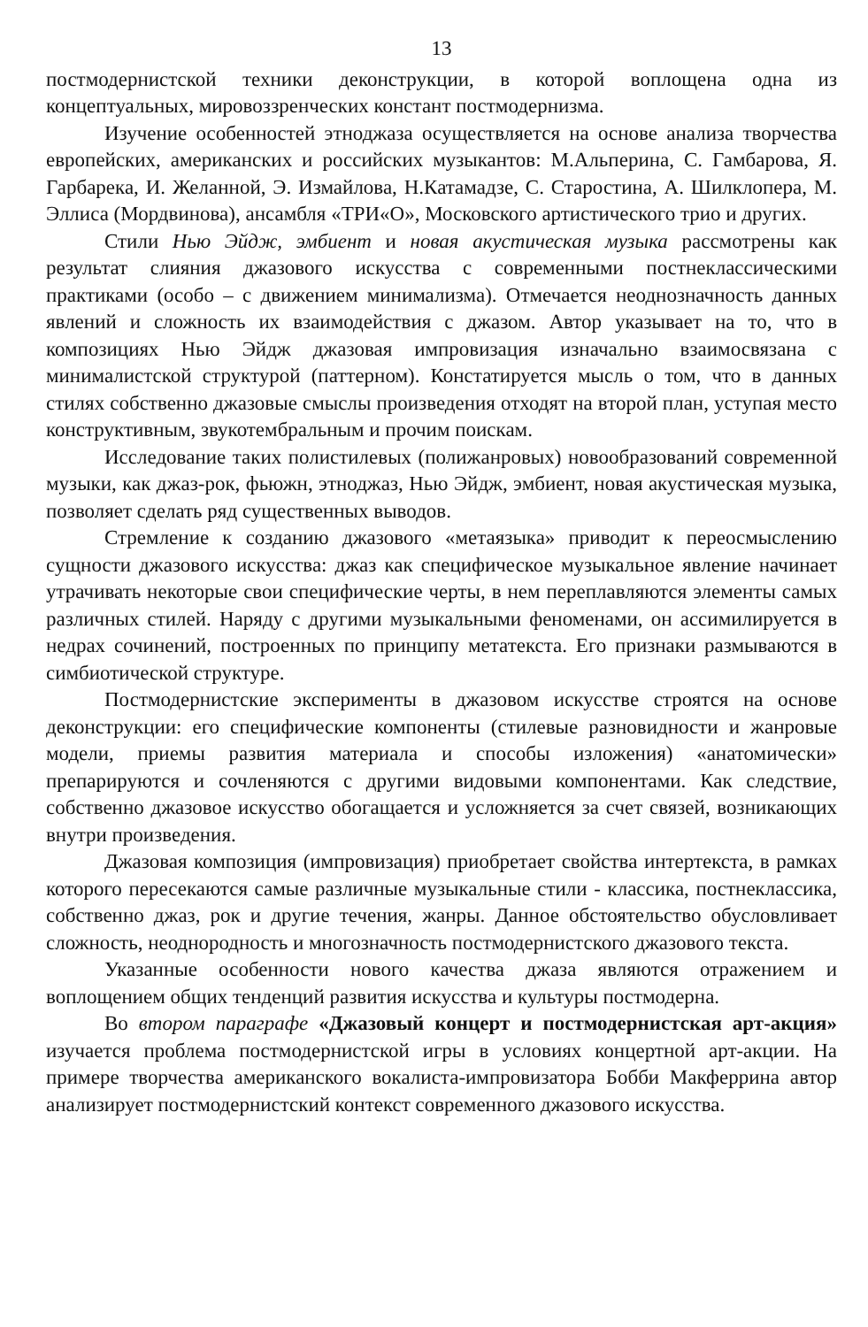13
постмодернистской техники деконструкции, в которой воплощена одна из концептуальных, мировоззренческих констант постмодернизма.
Изучение особенностей этноджаза осуществляется на основе анализа творчества европейских, американских и российских музыкантов: М.Альперина, С. Гамбарова, Я. Гарбарека, И. Желанной, Э. Измайлова, Н.Катамадзе, С. Старостина, А. Шилклопера, М. Эллиса (Мордвинова), ансамбля «ТРИ«О», Московского артистического трио и других.
Стили Нью Эйдж, эмбиент и новая акустическая музыка рассмотрены как результат слияния джазового искусства с современными постнеклассическими практиками (особо – с движением минимализма). Отмечается неоднозначность данных явлений и сложность их взаимодействия с джазом. Автор указывает на то, что в композициях Нью Эйдж джазовая импровизация изначально взаимосвязана с минималистской структурой (паттерном). Констатируется мысль о том, что в данных стилях собственно джазовые смыслы произведения отходят на второй план, уступая место конструктивным, звукотембральным и прочим поискам.
Исследование таких полистилевых (полижанровых) новообразований современной музыки, как джаз-рок, фьюжн, этноджаз, Нью Эйдж, эмбиент, новая акустическая музыка, позволяет сделать ряд существенных выводов.
Стремление к созданию джазового «метаязыка» приводит к переосмыслению сущности джазового искусства: джаз как специфическое музыкальное явление начинает утрачивать некоторые свои специфические черты, в нем переплавляются элементы самых различных стилей. Наряду с другими музыкальными феноменами, он ассимилируется в недрах сочинений, построенных по принципу метатекста. Его признаки размываются в симбиотической структуре.
Постмодернистские эксперименты в джазовом искусстве строятся на основе деконструкции: его специфические компоненты (стилевые разновидности и жанровые модели, приемы развития материала и способы изложения) «анатомически» препарируются и сочленяются с другими видовыми компонентами. Как следствие, собственно джазовое искусство обогащается и усложняется за счет связей, возникающих внутри произведения.
Джазовая композиция (импровизация) приобретает свойства интертекста, в рамках которого пересекаются самые различные музыкальные стили - классика, постнеклассика, собственно джаз, рок и другие течения, жанры. Данное обстоятельство обусловливает сложность, неоднородность и многозначность постмодернистского джазового текста.
Указанные особенности нового качества джаза являются отражением и воплощением общих тенденций развития искусства и культуры постмодерна.
Во втором параграфе «Джазовый концерт и постмодернистская арт-акция» изучается проблема постмодернистской игры в условиях концертной арт-акции. На примере творчества американского вокалиста-импровизатора Бобби Макферрина автор анализирует постмодернистский контекст современного джазового искусства.